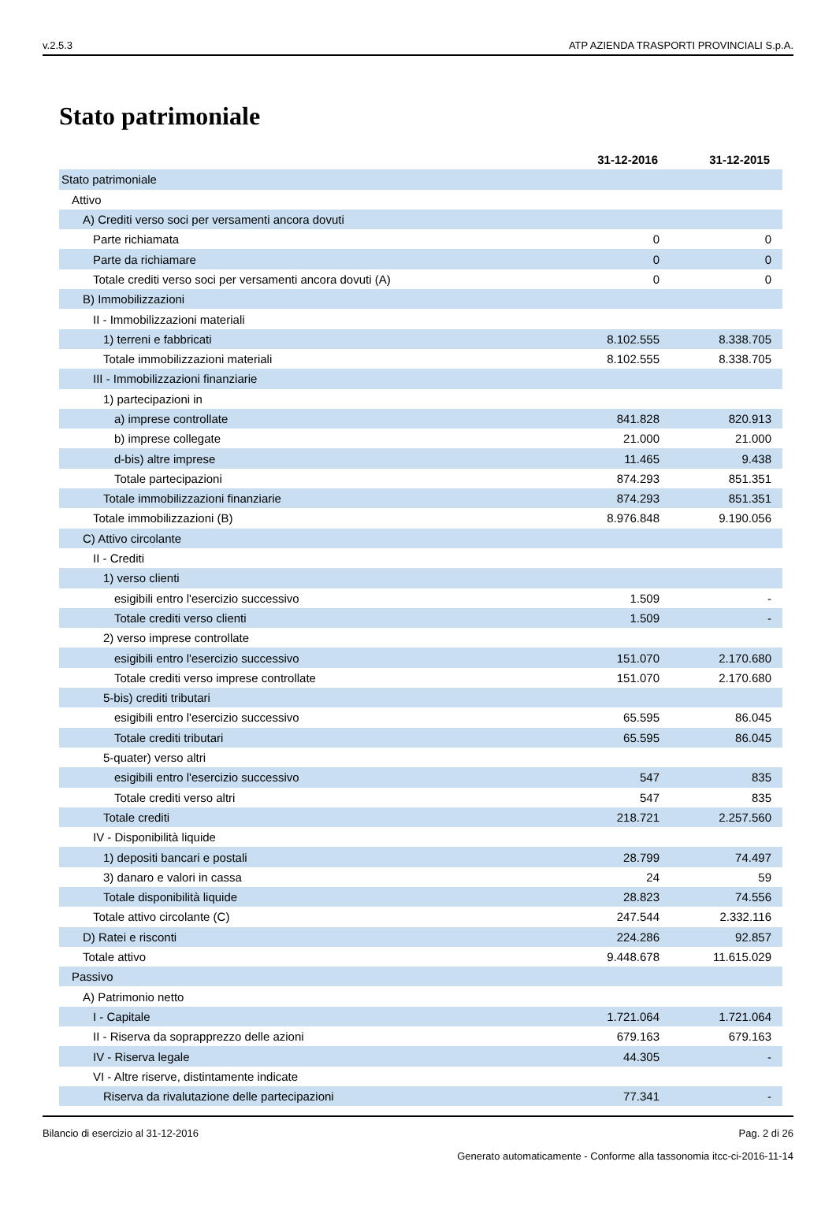v.2.5.3 ATP AZIENDA TRASPORTI PROVINCIALI S.p.A.
Stato patrimoniale
| | 31-12-2016 | 31-12-2015 |
| --- | --- | --- |
| Stato patrimoniale | | |
| Attivo | | |
| A) Crediti verso soci per versamenti ancora dovuti | | |
| Parte richiamata | 0 | 0 |
| Parte da richiamare | 0 | 0 |
| Totale crediti verso soci per versamenti ancora dovuti (A) | 0 | 0 |
| B) Immobilizzazioni | | |
| II - Immobilizzazioni materiali | | |
| 1) terreni e fabbricati | 8.102.555 | 8.338.705 |
| Totale immobilizzazioni materiali | 8.102.555 | 8.338.705 |
| III - Immobilizzazioni finanziarie | | |
| 1) partecipazioni in | | |
| a) imprese controllate | 841.828 | 820.913 |
| b) imprese collegate | 21.000 | 21.000 |
| d-bis) altre imprese | 11.465 | 9.438 |
| Totale partecipazioni | 874.293 | 851.351 |
| Totale immobilizzazioni finanziarie | 874.293 | 851.351 |
| Totale immobilizzazioni (B) | 8.976.848 | 9.190.056 |
| C) Attivo circolante | | |
| II - Crediti | | |
| 1) verso clienti | | |
| esigibili entro l'esercizio successivo | 1.509 | - |
| Totale crediti verso clienti | 1.509 | - |
| 2) verso imprese controllate | | |
| esigibili entro l'esercizio successivo | 151.070 | 2.170.680 |
| Totale crediti verso imprese controllate | 151.070 | 2.170.680 |
| 5-bis) crediti tributari | | |
| esigibili entro l'esercizio successivo | 65.595 | 86.045 |
| Totale crediti tributari | 65.595 | 86.045 |
| 5-quater) verso altri | | |
| esigibili entro l'esercizio successivo | 547 | 835 |
| Totale crediti verso altri | 547 | 835 |
| Totale crediti | 218.721 | 2.257.560 |
| IV - Disponibilità liquide | | |
| 1) depositi bancari e postali | 28.799 | 74.497 |
| 3) danaro e valori in cassa | 24 | 59 |
| Totale disponibilità liquide | 28.823 | 74.556 |
| Totale attivo circolante (C) | 247.544 | 2.332.116 |
| D) Ratei e risconti | 224.286 | 92.857 |
| Totale attivo | 9.448.678 | 11.615.029 |
| Passivo | | |
| A) Patrimonio netto | | |
| I - Capitale | 1.721.064 | 1.721.064 |
| II - Riserva da soprapprezzo delle azioni | 679.163 | 679.163 |
| IV - Riserva legale | 44.305 | - |
| VI - Altre riserve, distintamente indicate | | |
| Riserva da rivalutazione delle partecipazioni | 77.341 | - |
Bilancio di esercizio al 31-12-2016 Pag. 2 di 26
Generato automaticamente - Conforme alla tassonomia itcc-ci-2016-11-14